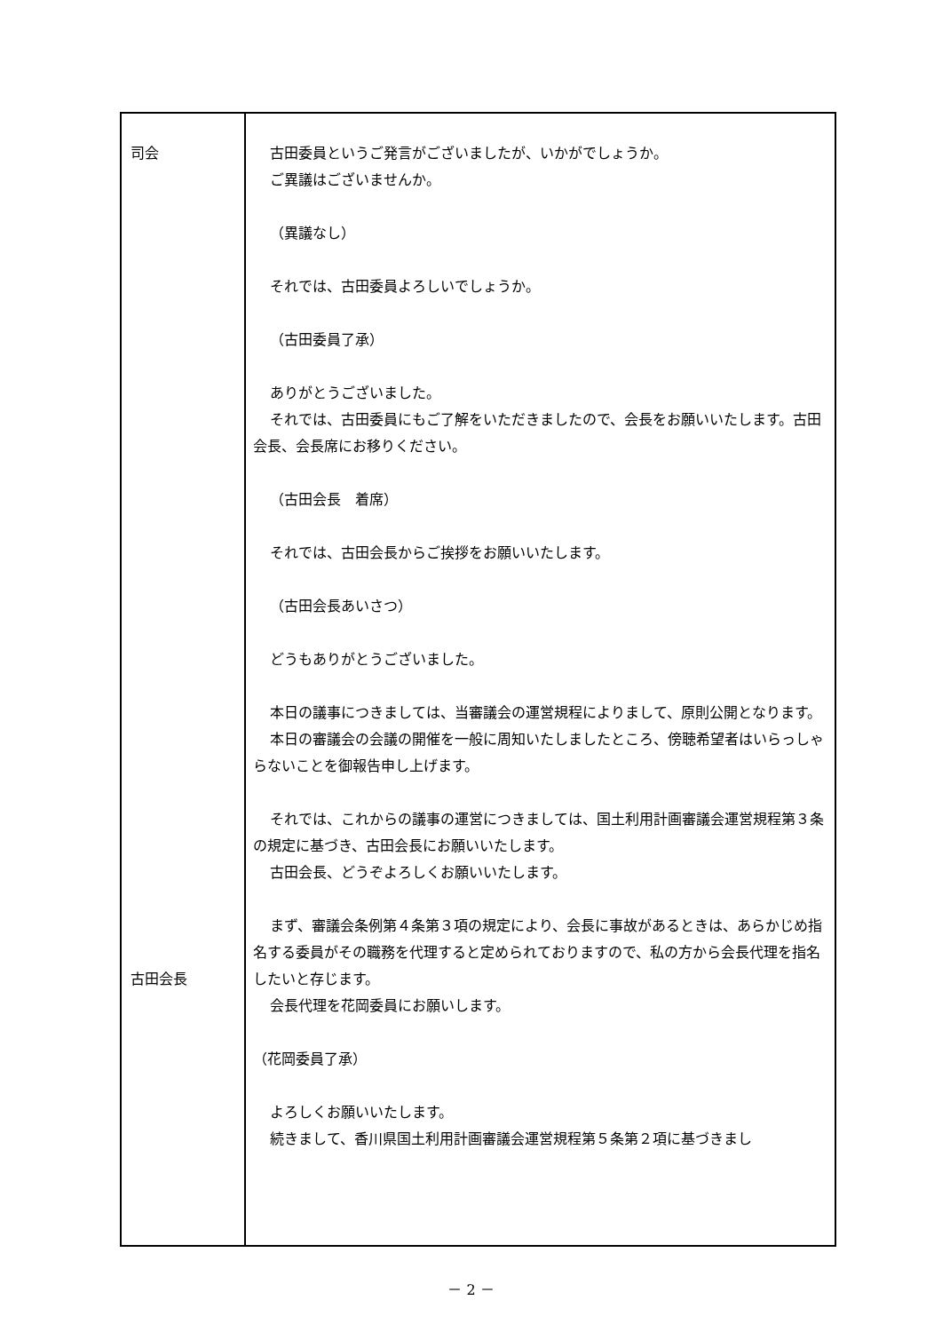| 司会 古田会長 | 古田委員というご発言がございましたが、いかがでしょうか。 ご異議はございませんか。 （異議なし） それでは、古田委員よろしいでしょうか。 （古田委員了承） ありがとうございました。 それでは、古田委員にもご了解をいただきましたので、会長をお願いいたします。古田会長、会長席にお移りください。 （古田会長 着席） それでは、古田会長からご挨拶をお願いいたします。 （古田会長あいさつ） どうもありがとうございました。 本日の議事につきましては、当審議会の運営規程によりまして、原則公開となります。 本日の審議会の会議の開催を一般に周知いたしましたところ、傍聴希望者はいらっしゃらないことを御報告申し上げます。 それでは、これからの議事の運営につきましては、国土利用計画審議会運営規程第３条の規定に基づき、古田会長にお願いいたします。 古田会長、どうぞよろしくお願いいたします。 まず、審議会条例第４条第３項の規定により、会長に事故があるときは、あらかじめ指名する委員がその職務を代理すると定められておりますので、私の方から会長代理を指名したいと存じます。 会長代理を花岡委員にお願いします。 （花岡委員了承） よろしくお願いいたします。 続きまして、香川県国土利用計画審議会運営規程第５条第２項に基づきまし |
－ 2 －